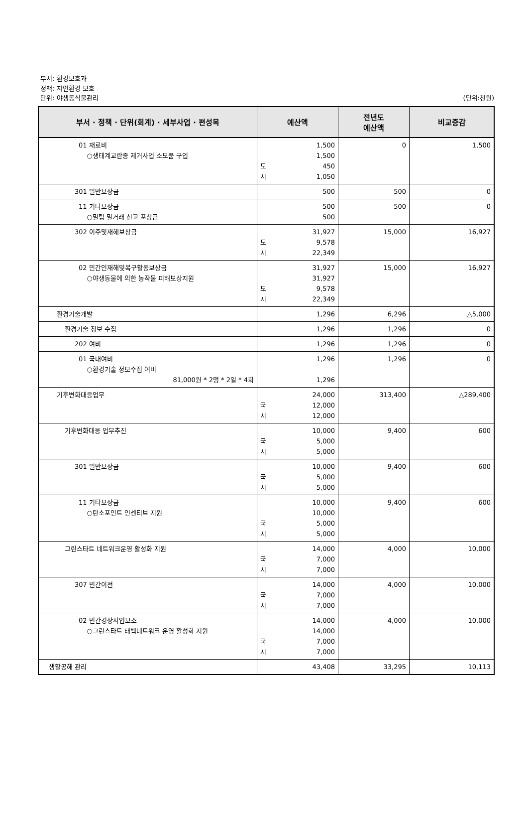부서: 환경보호과
정책: 자연환경 보호
단위: 야생동식물관리
(단위:천원)
| 부서 · 정책 · 단위(회계) · 세부사업 · 편성목 | 예산액 | 전년도 예산액 | 비교증감 |
| --- | --- | --- | --- |
| 01 재료비 ○생태계교란종 제거사업 소모품 구입 | 1,500 1,500 도 450 시 1,050 | 0 | 1,500 |
| 301 일반보상금 | 500 | 500 | 0 |
| 11 기타보상금 ○밀렵 밀거래 신고 포상금 | 500 500 | 500 | 0 |
| 302 이주및재해보상금 | 31,927 도 9,578 시 22,349 | 15,000 | 16,927 |
| 02 민간인재해및복구활동보상금 ○야생동물에 의한 농작물 피해보상지원 | 31,927 31,927 도 9,578 시 22,349 | 15,000 | 16,927 |
| 환경기술개발 | 1,296 | 6,296 | △5,000 |
| 환경기술 정보 수집 | 1,296 | 1,296 | 0 |
| 202 여비 | 1,296 | 1,296 | 0 |
| 01 국내여비 ○환경기술 정보수집 여비 81,000원 * 2명 * 2일 * 4회 | 1,296 1,296 | 1,296 | 0 |
| 기후변화대응업무 | 24,000 국 12,000 시 12,000 | 313,400 | △289,400 |
| 기후변화대응 업무추진 | 10,000 국 5,000 시 5,000 | 9,400 | 600 |
| 301 일반보상금 | 10,000 국 5,000 시 5,000 | 9,400 | 600 |
| 11 기타보상금 ○탄소포인트 인센티브 지원 | 10,000 10,000 국 5,000 시 5,000 | 9,400 | 600 |
| 그린스타트 네트워크운영 활성화 지원 | 14,000 국 7,000 시 7,000 | 4,000 | 10,000 |
| 307 민간이전 | 14,000 국 7,000 시 7,000 | 4,000 | 10,000 |
| 02 민간경상사업보조 ○그린스타트 태백네트워크 운영 활성화 지원 | 14,000 14,000 국 7,000 시 7,000 | 4,000 | 10,000 |
| 생활공해 관리 | 43,408 | 33,295 | 10,113 |